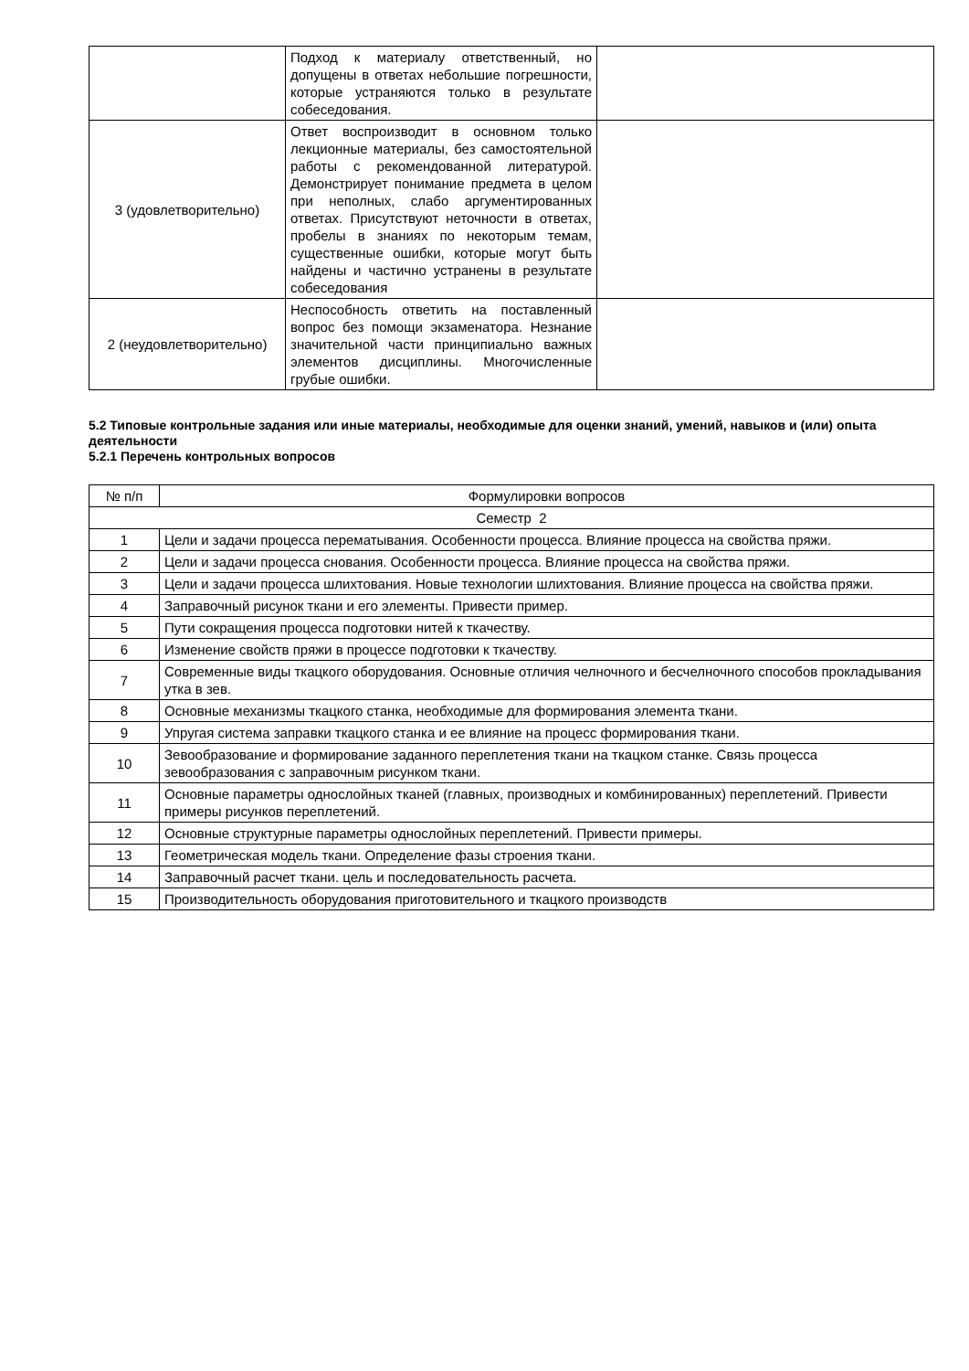| | Подход к материалу ответственный, но допущены в ответах небольшие погрешности, которые устраняются только в результате собеседования. | |
| 3 (удовлетворительно) | Ответ воспроизводит в основном только лекционные материалы, без самостоятельной работы с рекомендованной литературой. Демонстрирует понимание предмета в целом при неполных, слабо аргументированных ответах. Присутствуют неточности в ответах, пробелы в знаниях по некоторым темам, существенные ошибки, которые могут быть найдены и частично устранены в результате собеседования | |
| 2 (неудовлетворительно) | Неспособность ответить на поставленный вопрос без помощи экзаменатора. Незнание значительной части принципиально важных элементов дисциплины. Многочисленные грубые ошибки. | |
5.2 Типовые контрольные задания или иные материалы, необходимые для оценки знаний, умений, навыков и (или) опыта деятельности
5.2.1 Перечень контрольных вопросов
| № п/п | Формулировки вопросов |
| --- | --- |
| Семестр 2 | |
| 1 | Цели и задачи процесса перематывания. Особенности процесса. Влияние процесса на свойства пряжи. |
| 2 | Цели и задачи процесса снования. Особенности процесса. Влияние процесса на свойства пряжи. |
| 3 | Цели и задачи процесса шлихтования. Новые технологии шлихтования. Влияние процесса на свойства пряжи. |
| 4 | Заправочный рисунок ткани и его элементы. Привести пример. |
| 5 | Пути сокращения процесса подготовки нитей к ткачеству. |
| 6 | Изменение свойств пряжи в процессе подготовки к ткачеству. |
| 7 | Современные виды ткацкого оборудования. Основные отличия челночного и бесчелночного способов прокладывания утка в зев. |
| 8 | Основные механизмы ткацкого станка, необходимые для формирования элемента ткани. |
| 9 | Упругая система заправки ткацкого станка и ее влияние на процесс формирования ткани. |
| 10 | Зевообразование и формирование заданного переплетения ткани на ткацком станке. Связь процесса зевообразования с заправочным рисунком ткани. |
| 11 | Основные параметры однослойных тканей (главных, производных и комбинированных) переплетений. Привести примеры рисунков переплетений. |
| 12 | Основные структурные параметры однослойных переплетений. Привести примеры. |
| 13 | Геометрическая модель ткани. Определение фазы строения ткани. |
| 14 | Заправочный расчет ткани. цель и последовательность расчета. |
| 15 | Производительность оборудования приготовительного и ткацкого производств |